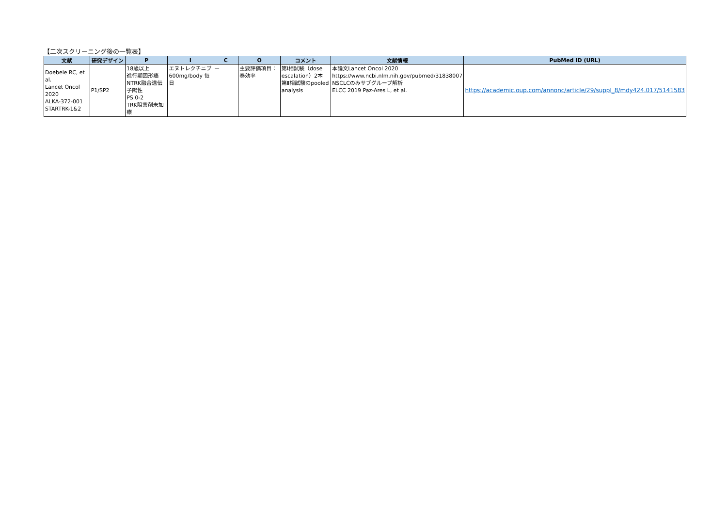【二次スクリーニング後の一覧表】
| 文献 | 研究デザイン | P | I | C | O | コメント | 文献情報 | PubMed ID (URL) |
| --- | --- | --- | --- | --- | --- | --- | --- | --- |
| Doebele RC, et al. Lancet Oncol 2020 ALKA-372-001 STARTRK-1&2 | P1/SP2 | 18歳以上 進行期固形癌 NTRK融合遺伝子陽性 PS 0-2 TRK阻害剤未加療 | エヌトレクチニブ 600mg/body 毎日 | ー | 主要評価項目：奏効率 | 第Ⅰ相試験（dose escalation）2本 第Ⅱ相試験のpooled analysis | 本論文Lancet Oncol 2020 https://www.ncbi.nlm.nih.gov/pubmed/31838007 NSCLCのみサブグループ解析 ELCC 2019 Paz-Ares L, et al. | https://academic.oup.com/annonc/article/29/suppl_8/mdy424.017/5141583 |